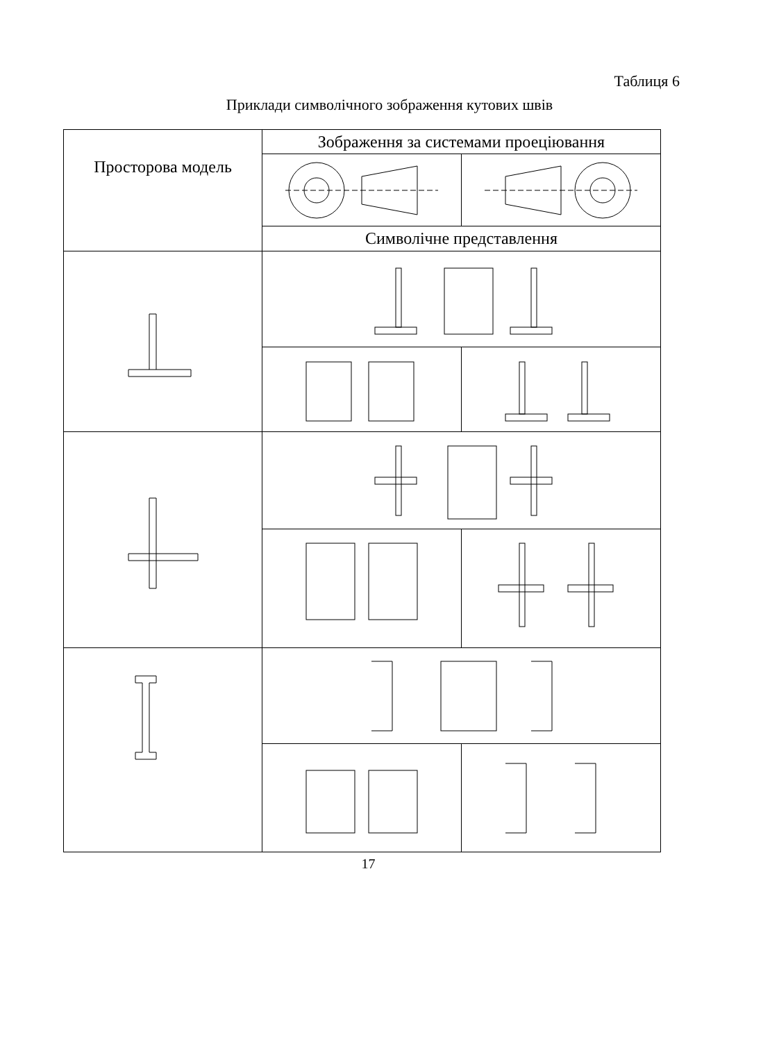Таблиця 6
Приклади символічного зображення кутових швів
| Просторова модель | Зображення за системами проеціювання | |
| --- | --- | --- |
| | Символічне представлення | |
17